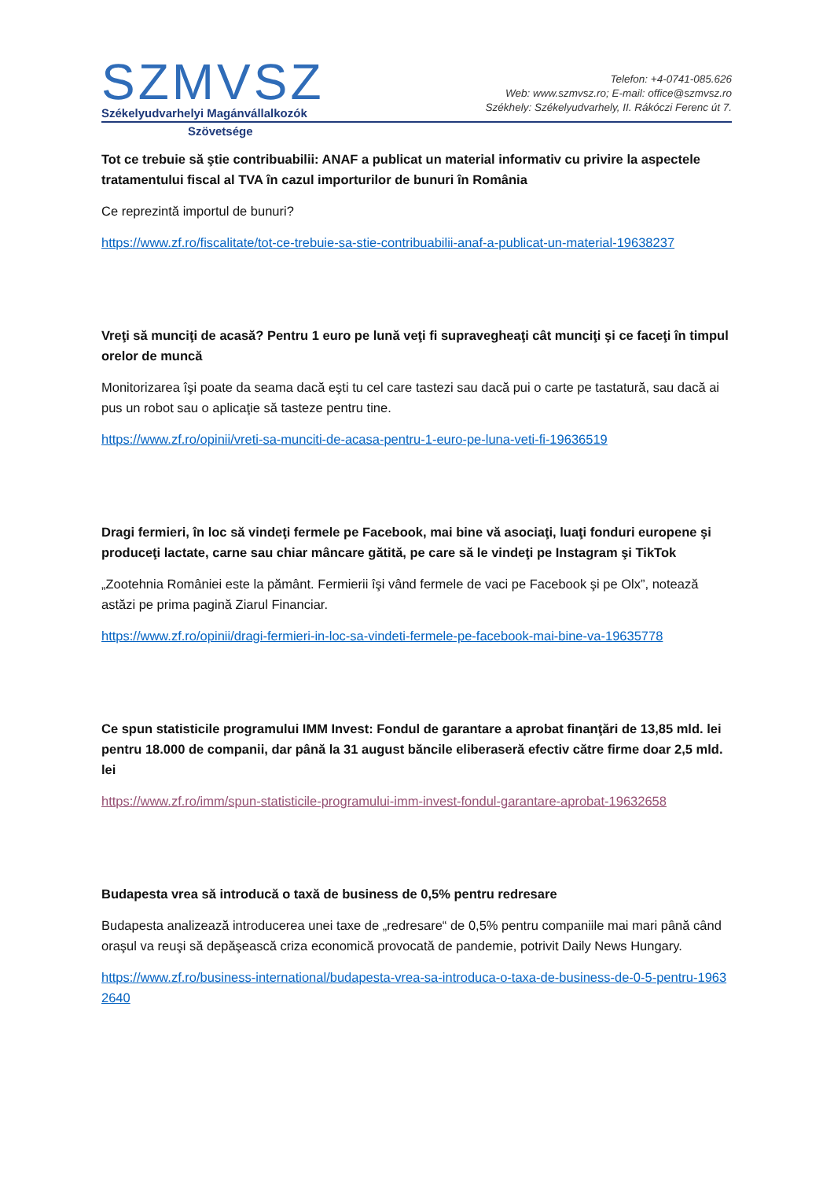SZMVSZ
Székelyudvarhelyi Magánvállalkozók
Telefon: +4-0741-085.626
Web: www.szmvsz.ro; E-mail: office@szmvsz.ro
Székhely: Székelyudvarhely, II. Rákóczi Ferenc út 7.
Szövetsége
Tot ce trebuie să ştie contribuabilii: ANAF a publicat un material informativ cu privire la aspectele tratamentului fiscal al TVA în cazul importurilor de bunuri în România
Ce reprezintă importul de bunuri?
https://www.zf.ro/fiscalitate/tot-ce-trebuie-sa-stie-contribuabilii-anaf-a-publicat-un-material-19638237
Vreţi să munciţi de acasă? Pentru 1 euro pe lună veţi fi supravegheaţi cât munciţi şi ce faceţi în timpul orelor de muncă
Monitorizarea îşi poate da seama dacă eşti tu cel care tastezi sau dacă pui o carte pe tastatură, sau dacă ai pus un robot sau o aplicaţie să tasteze pentru tine.
https://www.zf.ro/opinii/vreti-sa-munciti-de-acasa-pentru-1-euro-pe-luna-veti-fi-19636519
Dragi fermieri, în loc să vindeţi fermele pe Facebook, mai bine vă asociaţi, luaţi fonduri europene şi produceţi lactate, carne sau chiar mâncare gătită, pe care să le vindeţi pe Instagram şi TikTok
„Zootehnia României este la pământ. Fermierii îşi vând fermele de vaci pe Facebook şi pe Olx”, notează astăzi pe prima pagină Ziarul Financiar.
https://www.zf.ro/opinii/dragi-fermieri-in-loc-sa-vindeti-fermele-pe-facebook-mai-bine-va-19635778
Ce spun statisticile programului IMM Invest: Fondul de garantare a aprobat finanţări de 13,85 mld. lei pentru 18.000 de companii, dar până la 31 august băncile eliberaseră efectiv către firme doar 2,5 mld. lei
https://www.zf.ro/imm/spun-statisticile-programului-imm-invest-fondul-garantare-aprobat-19632658
Budapesta vrea să introducă o taxă de business de 0,5% pentru redresare
Budapesta analizează introducerea unei taxe de „redresare“ de 0,5% pentru companiile mai mari până când oraşul va reuşi să depăşească criza economică provocată de pandemie, potrivit Daily News Hungary.
https://www.zf.ro/business-international/budapesta-vrea-sa-introduca-o-taxa-de-business-de-0-5-pentru-19632640